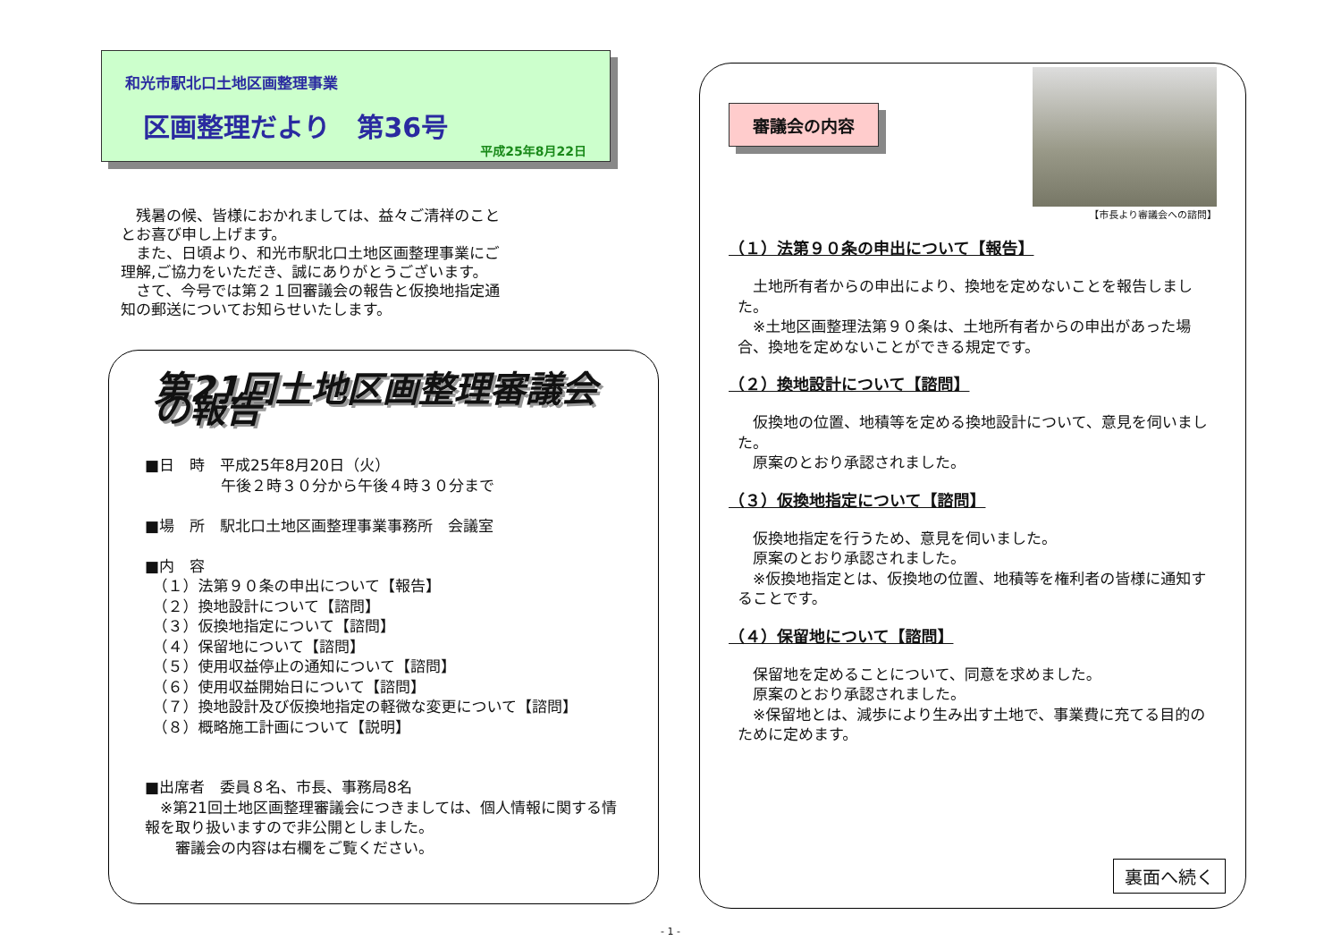和光市駅北口土地区画整理事業
区画整理だより　第36号
平成25年8月22日
　残暑の候、皆様におかれましては、益々ご清祥のこととお喜び申し上げます。
　また、日頃より、和光市駅北口土地区画整理事業にご理解,ご協力をいただき、誠にありがとうございます。
　さて、今号では第２１回審議会の報告と仮換地指定通知の郵送についてお知らせいたします。
第21回土地区画整理審議会の報告
■日　時　平成25年8月20日（火）
　　　　　午後２時３０分から午後４時３０分まで
■場　所　駅北口土地区画整理事業事務所　会議室
■内　容
　（１）法第９０条の申出について【報告】
　（２）換地設計について【諮問】
　（３）仮換地指定について【諮問】
　（４）保留地について【諮問】
　（５）使用収益停止の通知について【諮問】
　（６）使用収益開始日について【諮問】
　（７）換地設計及び仮換地指定の軽微な変更について【諮問】
　（８）概略施工計画について【説明】
■出席者　委員８名、市長、事務局8名
　※第21回土地区画整理審議会につきましては、個人情報に関する情報を取り扱いますので非公開としました。
　　審議会の内容は右欄をご覧ください。
審議会の内容
【市長より審議会への諮問】
（１）法第９０条の申出について【報告】
　土地所有者からの申出により、換地を定めないことを報告しました。
　※土地区画整理法第９０条は、土地所有者からの申出があった場合、換地を定めないことができる規定です。
（２）換地設計について【諮問】
　仮換地の位置、地積等を定める換地設計について、意見を伺いました。
　原案のとおり承認されました。
（３）仮換地指定について【諮問】
　仮換地指定を行うため、意見を伺いました。
　原案のとおり承認されました。
　※仮換地指定とは、仮換地の位置、地積等を権利者の皆様に通知することです。
（４）保留地について【諮問】
　保留地を定めることについて、同意を求めました。
　原案のとおり承認されました。
　※保留地とは、減歩により生み出す土地で、事業費に充てる目的のために定めます。
裏面へ続く
- 1 -